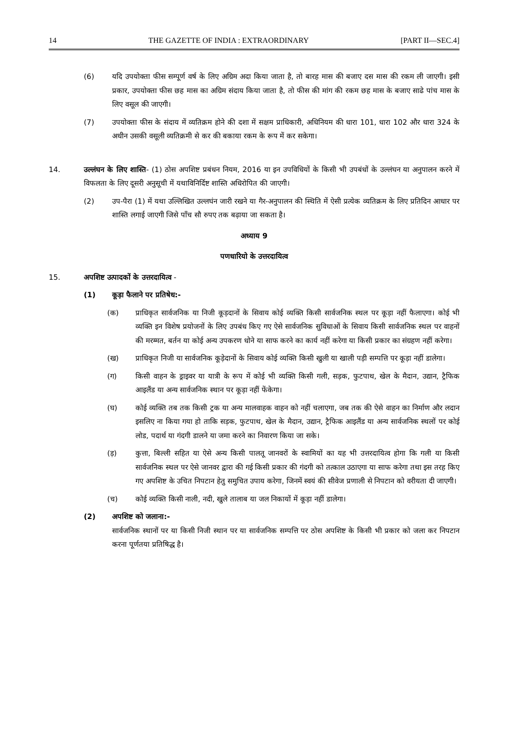14 THE GAZETTE OF INDIA : EXTRAORDINARY [PART II—SEC.4]
(6) यदि उपयोक्ता फीस सम्पूर्ण वर्ष के लिए अग्रिम अदा किया जाता है, तो बारह मास की बजाए दस मास की रकम ली जाएगी। इसी प्रकार, उपयोक्ता फीस छह मास का अग्रिम संदाय किया जाता है, तो फीस की मांग की रकम छह मास के बजाए साढे पांच मास के लिए वसूल की जाएगी।
(7) उपयोक्ता फीस के संदाय में व्यतिक्रम होने की दशा में सक्षम प्राधिकारी, अधिनियम की धारा 101, धारा 102 और धारा 324 के अधीन उसकी वसूली व्यतिक्रमी से कर की बकाया रकम के रूप में कर सकेगा।
14. उल्लंघन के लिए शास्ति- (1) ठोस अपशिष्ट प्रबंधन नियम, 2016 या इन उपविधियों के किसी भी उपबंधों के उल्लंघन या अनुपालन करने में विफलता के लिए दूसरी अनुसूची में यथाविनिर्दिष्ट शास्ति अधिरोपित की जाएगी।
(2) उप-पैरा (1) में यथा उल्लिखित उल्लघंन जारी रखने या गैर-अनुपालन की स्थिति में ऐसी प्रत्येक व्यतिक्रम के लिए प्रतिदिन आधार पर शास्ति लगाई जाएगी जिसे पाँच सौ रुपए तक बढ़ाया जा सकता है।
अध्याय 9
पणधारियो के उत्तरदायित्व
15. अपशिष्ट उत्पादकों के उत्तरदायित्व -
(1) कूड़ा फैलाने पर प्रतिषेध:-
(क) प्राधिकृत सार्वजनिक या निजी कूड़दानों के सिवाय कोई व्यक्ति किसी सार्वजनिक स्थल पर कूड़ा नहीं फैलाएगा। कोई भी व्यक्ति इन विशेष प्रयोजनों के लिए उपबंध किए गए ऐसे सार्वजनिक सुविधाओं के सिवाय किसी सार्वजनिक स्थल पर वाहनों की मरम्मत, बर्तन या कोई अन्य उपकरण धोने या साफ करने का कार्य नहीं करेगा या किसी प्रकार का संग्रहण नहीं करेगा।
(ख) प्राधिकृत निजी या सार्वजनिक कूड़ेदानों के सिवाय कोई व्यक्ति किसी खुली या खाली पड़ी सम्पत्ति पर कूड़ा नहीं डालेगा।
(ग) किसी वाहन के ड्राइवर या यात्री के रूप में कोई भी व्यक्ति किसी गली, सड़क, फुटपाथ, खेल के मैदान, उद्यान, ट्रैफिक आइलैंड या अन्य सार्वजनिक स्थान पर कूड़ा नहीं फेंकेगा।
(घ) कोई व्यक्ति तब तक किसी ट्रक या अन्य मालवाहक वाहन को नहीं चलाएगा, जब तक की ऐसे वाहन का निर्माण और लदान इसलिए ना किया गया हो ताकि सड़क, फुटपाथ, खेल के मैदान, उद्यान, ट्रैफिक आइलैंड या अन्य सार्वजनिक स्थलों पर कोई लोड, पदार्थ या गंदगी डालने या जमा करने का निवारण किया जा सके।
(ड़) कुत्ता, बिल्ली सहित या ऐसे अन्य किसी पालतू जानवरों के स्वामियों का यह भी उत्तरदायित्व होगा कि गली या किसी सार्वजनिक स्थल पर ऐसे जानवर द्वारा की गई किसी प्रकार की गंदगी को तत्काल उठाएगा या साफ करेगा तथा इस तरह किए गए अपशिष्ट के उचित निपटान हेतु समुचित उपाय करेगा, जिनमें स्वयं की सीवेज प्रणाली से निपटान को वरीयता दी जाएगी।
(च) कोई व्यक्ति किसी नाली, नदी, खुले तालाब या जल निकायों में कूड़ा नहीं डालेगा।
(2) अपशिष्ट को जलाना:-
सार्वजनिक स्थानों पर या किसी निजी स्थान पर या सार्वजनिक सम्पत्ति पर ठोस अपशिष्ट के किसी भी प्रकार को जला कर निपटान करना पूर्णतया प्रतिषिद्ध है।